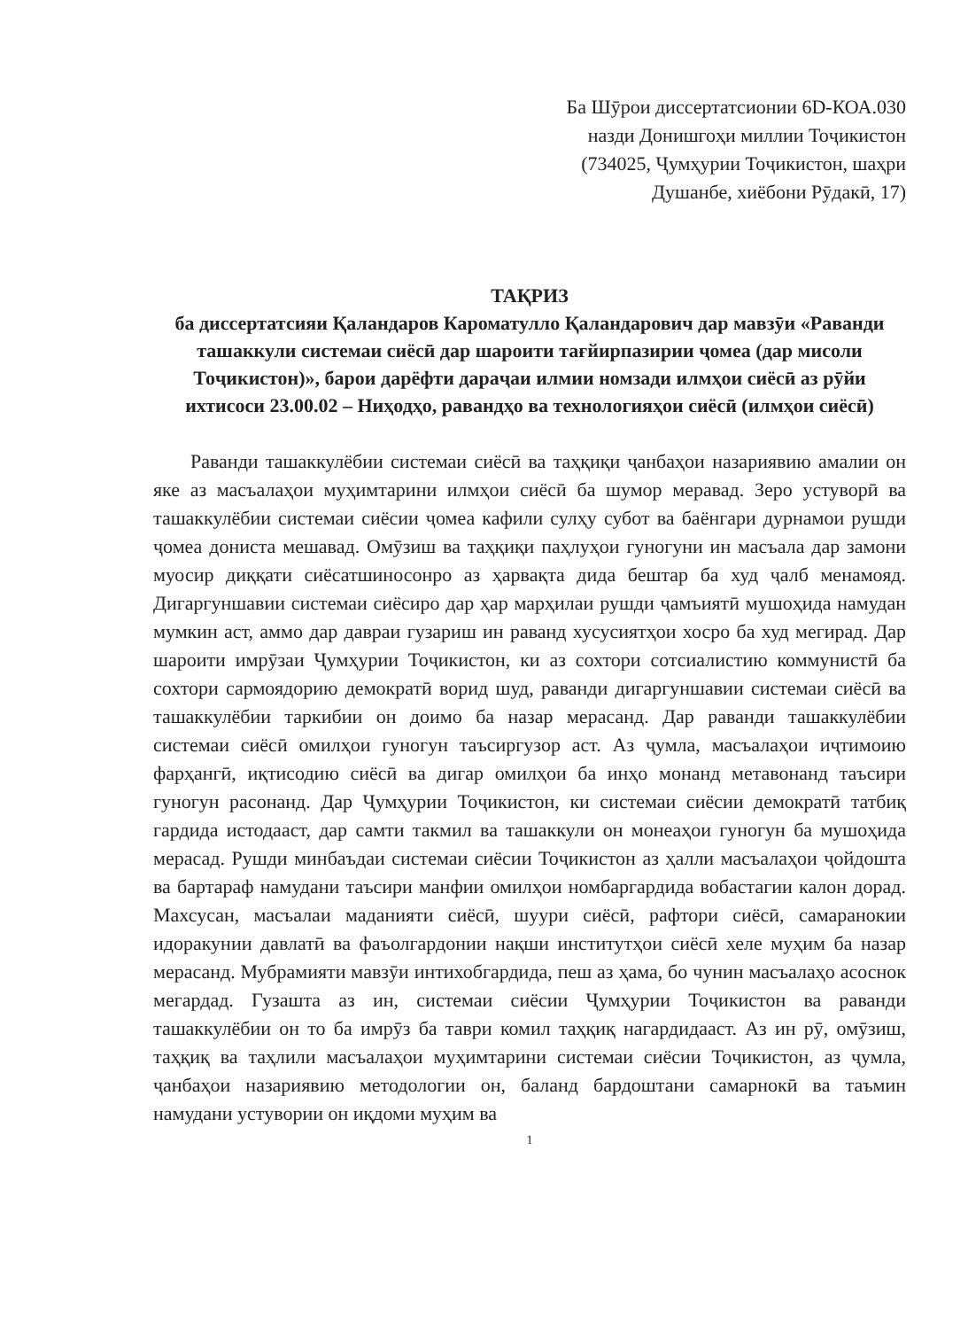Ба Шӯрои диссертатсионии 6D-КОА.030
назди Донишгоҳи миллии Тоҷикистон
(734025, Ҷумҳурии Тоҷикистон, шаҳри
Душанбе, хиёбони Рӯдакӣ, 17)
ТАҚРИЗ
ба диссертатсияи Қаландаров Кароматулло Қаландарович дар мавзӯи «Раванди ташаккули системаи сиёсӣ дар шароити тағйирпазирии ҷомеа (дар мисоли Тоҷикистон)», барои дарёфти дараҷаи илмии номзади илмҳои сиёсӣ аз рӯйи ихтисоси 23.00.02 – Ниҳодҳо, равандҳо ва технологияҳои сиёсӣ (илмҳои сиёсӣ)
Раванди ташаккулёбии системаи сиёсӣ ва таҳқиқи ҷанбаҳои назариявию амалии он яке аз масъалаҳои муҳимтарини илмҳои сиёсӣ ба шумор меравад. Зеро устуворӣ ва ташаккулёбии системаи сиёсии ҷомеа кафили сулҳу субот ва баёнгари дурнамои рушди ҷомеа дониста мешавад. Омӯзиш ва таҳқиқи паҳлуҳои гуногуни ин масъала дар замони муосир диққати сиёсатшиносонро аз ҳарвақта дида бештар ба худ ҷалб менамояд. Дигаргуншавии системаи сиёсиро дар ҳар марҳилаи рушди ҷамъиятӣ мушоҳида намудан мумкин аст, аммо дар давраи гузариш ин раванд хусусиятҳои хосро ба худ мегирад. Дар шароити имрӯзаи Ҷумҳурии Тоҷикистон, ки аз сохтори сотсиалистию коммунистӣ ба сохтори сармоядорию демократӣ ворид шуд, раванди дигаргуншавии системаи сиёсӣ ва ташаккулёбии таркибии он доимо ба назар мерасанд. Дар раванди ташаккулёбии системаи сиёсӣ омилҳои гуногун таъсиргузор аст. Аз ҷумла, масъалаҳои иҷтимоию фарҳангӣ, иқтисодию сиёсӣ ва дигар омилҳои ба инҳо монанд метавонанд таъсири гуногун расонанд. Дар Ҷумҳурии Тоҷикистон, ки системаи сиёсии демократӣ татбиқ гардида истодааст, дар самти такмил ва ташаккули он монеаҳои гуногун ба мушоҳида мерасад. Рушди минбаъдаи системаи сиёсии Тоҷикистон аз ҳалли масъалаҳои ҷойдошта ва бартараф намудани таъсири манфии омилҳои номбаргардида вобастагии калон дорад. Махсусан, масъалаи маданияти сиёсӣ, шуури сиёсӣ, рафтори сиёсӣ, самаранокии идоракунии давлатӣ ва фаъолгардонии нақши институтҳои сиёсӣ хеле муҳим ба назар мерасанд. Мубрамияти мавзӯи интихобгардида, пеш аз ҳама, бо чунин масъалаҳо асоснок мегардад. Гузашта аз ин, системаи сиёсии Ҷумҳурии Тоҷикистон ва раванди ташаккулёбии он то ба имрӯз ба таври комил таҳқиқ нагардидааст. Аз ин рӯ, омӯзиш, таҳқиқ ва таҳлили масъалаҳои муҳимтарини системаи сиёсии Тоҷикистон, аз ҷумла, ҷанбаҳои назариявию методологии он, баланд бардоштани самарнокӣ ва таъмин намудани устувории он иқдоми муҳим ва
1